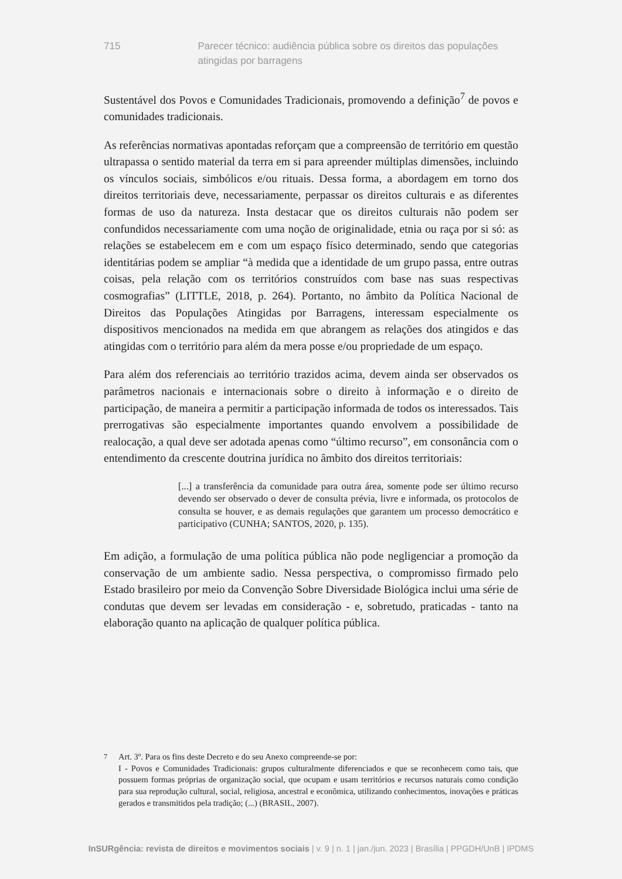715 Parecer técnico: audiência pública sobre os direitos das populações atingidas por barragens
Sustentável dos Povos e Comunidades Tradicionais, promovendo a definição<sup>7</sup> de povos e comunidades tradicionais.
As referências normativas apontadas reforçam que a compreensão de território em questão ultrapassa o sentido material da terra em si para apreender múltiplas dimensões, incluindo os vínculos sociais, simbólicos e/ou rituais. Dessa forma, a abordagem em torno dos direitos territoriais deve, necessariamente, perpassar os direitos culturais e as diferentes formas de uso da natureza. Insta destacar que os direitos culturais não podem ser confundidos necessariamente com uma noção de originalidade, etnia ou raça por si só: as relações se estabelecem em e com um espaço físico determinado, sendo que categorias identitárias podem se ampliar “à medida que a identidade de um grupo passa, entre outras coisas, pela relação com os territórios construídos com base nas suas respectivas cosmografias” (LITTLE, 2018, p. 264). Portanto, no âmbito da Política Nacional de Direitos das Populações Atingidas por Barragens, interessam especialmente os dispositivos mencionados na medida em que abrangem as relações dos atingidos e das atingidas com o território para além da mera posse e/ou propriedade de um espaço.
Para além dos referenciais ao território trazidos acima, devem ainda ser observados os parâmetros nacionais e internacionais sobre o direito à informação e o direito de participação, de maneira a permitir a participação informada de todos os interessados. Tais prerrogativas são especialmente importantes quando envolvem a possibilidade de realocação, a qual deve ser adotada apenas como “último recurso”, em consonância com o entendimento da crescente doutrina jurídica no âmbito dos direitos territoriais:
[...] a transferência da comunidade para outra área, somente pode ser último recurso devendo ser observado o dever de consulta prévia, livre e informada, os protocolos de consulta se houver, e as demais regulações que garantem um processo democrático e participativo (CUNHA; SANTOS, 2020, p. 135).
Em adição, a formulação de uma política pública não pode negligenciar a promoção da conservação de um ambiente sadio. Nessa perspectiva, o compromisso firmado pelo Estado brasileiro por meio da Convenção Sobre Diversidade Biológica inclui uma série de condutas que devem ser levadas em consideração - e, sobretudo, praticadas - tanto na elaboração quanto na aplicação de qualquer política pública.
<sup>7</sup> Art. 3º. Para os fins deste Decreto e do seu Anexo compreende-se por:
I - Povos e Comunidades Tradicionais: grupos culturalmente diferenciados e que se reconhecem como tais, que possuem formas próprias de organização social, que ocupam e usam territórios e recursos naturais como condição para sua reprodução cultural, social, religiosa, ancestral e econômica, utilizando conhecimentos, inovações e práticas gerados e transmitidos pela tradição; (...) (BRASIL, 2007).
InSURgência: revista de direitos e movimentos sociais | v. 9 | n. 1 | jan./jun. 2023 | Brasília | PPGDH/UnB | IPDMS